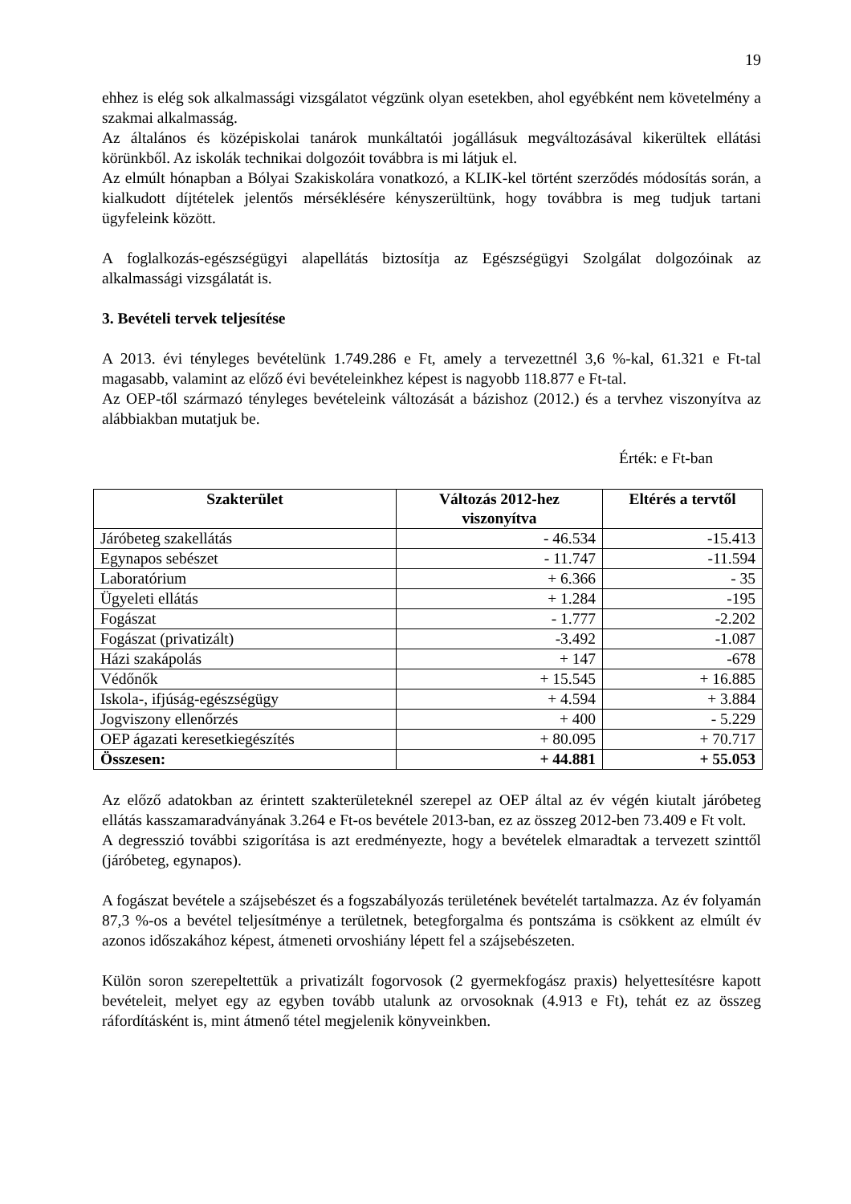19
ehhez is elég sok alkalmassági vizsgálatot végzünk olyan esetekben, ahol egyébként nem követelmény a szakmai alkalmasság.
Az általános és középiskolai tanárok munkáltatói jogállásuk megváltozásával kikerültek ellátási körünkből. Az iskolák technikai dolgozóit továbbra is mi látjuk el.
Az elmúlt hónapban a Bólyai Szakiskolára vonatkozó, a KLIK-kel történt szerződés módosítás során, a kialkudott díjtételek jelentős mérséklésére kényszerültünk, hogy továbbra is meg tudjuk tartani ügyfeleink között.
A foglalkozás-egészségügyi alapellátás biztosítja az Egészségügyi Szolgálat dolgozóinak az alkalmassági vizsgálatát is.
3. Bevételi tervek teljesítése
A 2013. évi tényleges bevételünk 1.749.286 e Ft, amely a tervezettnél 3,6 %-kal, 61.321 e Ft-tal magasabb, valamint az előző évi bevételeinkhez képest is nagyobb 118.877 e Ft-tal.
Az OEP-től származó tényleges bevételeink változását a bázishoz (2012.) és a tervhez viszonyítva az alábbiakban mutatjuk be.
Érték: e Ft-ban
| Szakterület | Változás 2012-hez viszonyítva | Eltérés a tervtől |
| --- | --- | --- |
| Járóbeteg szakellátás | - 46.534 | -15.413 |
| Egynapos sebészet | - 11.747 | -11.594 |
| Laboratórium | + 6.366 | - 35 |
| Ügyeleti ellátás | + 1.284 | -195 |
| Fogászat | - 1.777 | -2.202 |
| Fogászat (privatizált) | -3.492 | -1.087 |
| Házi szakápolás | + 147 | -678 |
| Védőnők | + 15.545 | + 16.885 |
| Iskola-, ifjúság-egészségügy | + 4.594 | + 3.884 |
| Jogviszony ellenőrzés | + 400 | - 5.229 |
| OEP ágazati keresetkiegészítés | + 80.095 | + 70.717 |
| Összesen: | + 44.881 | + 55.053 |
Az előző adatokban az érintett szakterületeknél szerepel az OEP által az év végén kiutalt járóbeteg ellátás kasszamaradványának 3.264 e Ft-os bevétele 2013-ban, ez az összeg 2012-ben 73.409 e Ft volt.
A degresszió további szigorítása is azt eredményezte, hogy a bevételek elmaradtak a tervezett szinttől (járóbeteg, egynapos).
A fogászat bevétele a szájsebészet és a fogszabályozás területének bevételét tartalmazza. Az év folyamán 87,3 %-os a bevétel teljesítménye a területnek, betegforgalma és pontszáma is csökkent az elmúlt év azonos időszakához képest, átmeneti orvoshiány lépett fel a szájsebészeten.
Külön soron szerepeltettük a privatizált fogorvosok (2 gyermekfogász praxis) helyettesítésre kapott bevételeit, melyet egy az egyben tovább utalunk az orvosoknak (4.913 e Ft), tehát ez az összeg ráfordításként is, mint átmenő tétel megjelenik könyveinkben.